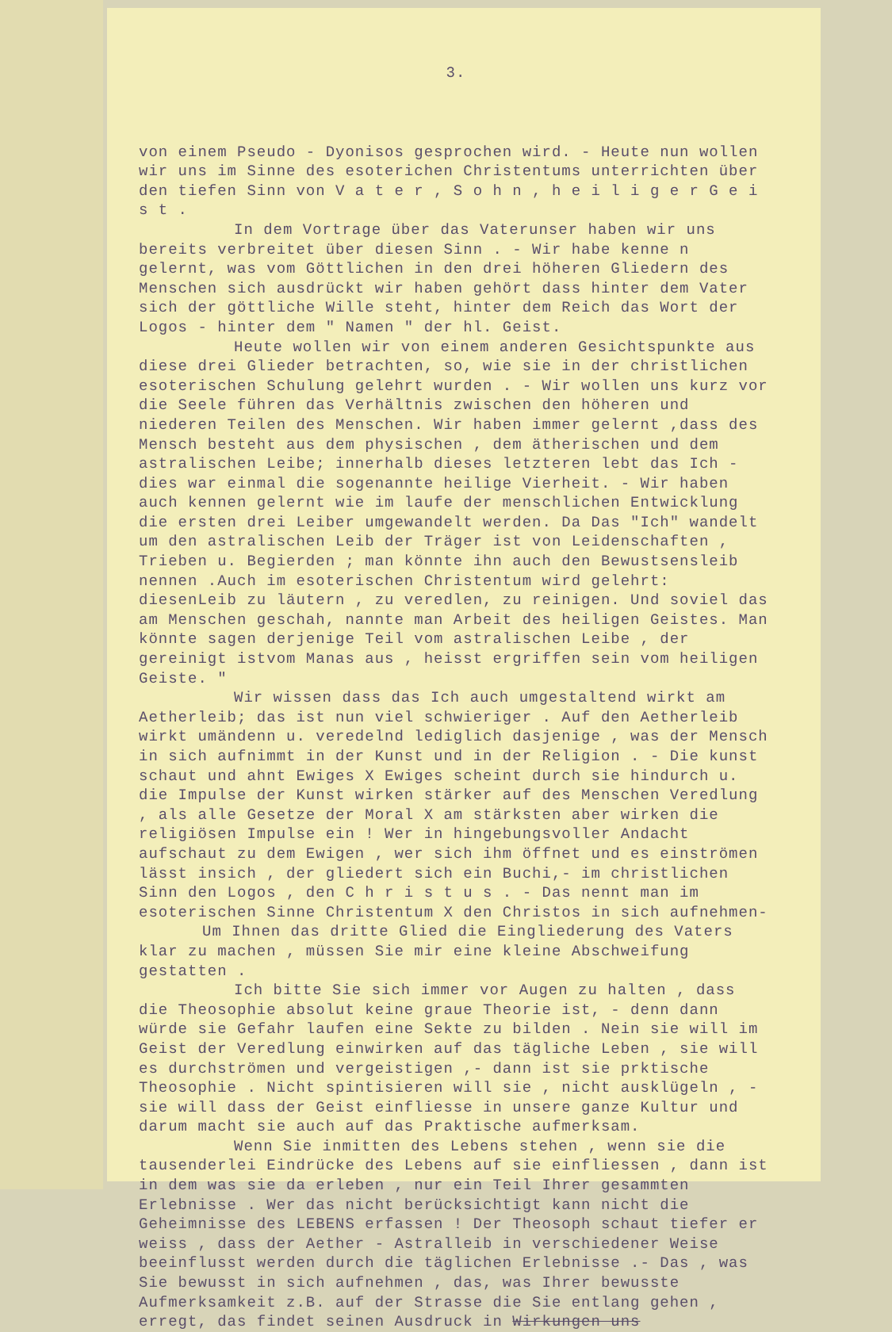3.
von einem Pseudo - Dyonisos gesprochen wird. - Heute nun wollen wir uns im Sinne des esoterichen Christentums unterrichten über den tiefen Sinn von V a t e r , S o h n , h e i l i g e r G e i s t .
In dem Vortrage über das Vaterunser haben wir uns bereits verbreitet über diesen Sinn . - Wir habe kenne n gelernt, was vom Göttlichen in den drei höheren Gliedern des Menschen sich ausdrückt wir haben gehört dass hinter dem Vater sich der göttliche Wille steht, hinter dem Reich das Wort der Logos - hinter dem " Namen " der hl. Geist.
Heute wollen wir von einem anderen Gesichtspunkte aus diese drei Glieder betrachten, so, wie sie in der christlichen esoterischen Schulung gelehrt wurden . - Wir wollen uns kurz vor die Seele führen das Verhältnis zwischen den höheren und niederen Teilen des Menschen. Wir haben immer gelernt ,dass des Mensch besteht aus dem physischen , dem ätherischen und dem astralischen Leibe; innerhalb dieses letzteren lebt das Ich - dies war einmal die sogenannte heilige Vierheit. - Wir haben auch kennen gelernt wie im laufe der menschlichen Entwicklung die ersten drei Leiber umgewandelt werden. Da Das "Ich" wandelt um den astralischen Leib der Träger ist von Leidenschaften , Trieben u. Begierden ; man könnte ihn auch den Bewustsensleib nennen .Auch im esoterischen Christentum wird gelehrt: diesenLeib zu läutern , zu veredlen, zu reinigen. Und soviel das am Menschen geschah, nannte man Arbeit des heiligen Geistes. Man könnte sagen derjenige Teil vom astralischen Leibe , der gereinigt istvom Manas aus , heisst ergriffen sein vom heiligen Geiste. "
Wir wissen dass das Ich auch umgestaltend wirkt am Aetherleib; das ist nun viel schwieriger . Auf den Aetherleib wirkt umändenn u. veredelnd lediglich dasjenige , was der Mensch in sich aufnimmt in der Kunst und in der Religion . - Die kunst schaut und ahnt Ewiges X Ewiges scheint durch sie hindurch u. die Impulse der Kunst wirken stärker auf des Menschen Veredlung , als alle Gesetze der Moral X am stärksten aber wirken die religiösen Impulse ein ! Wer in hingebungsvoller Andacht aufschaut zu dem Ewigen , wer sich ihm öffnet und es einströmen lässt insich , der gliedert sich ein Buchi,- im christlichen Sinn den Logos , den C h r i s t u s . - Das nennt man im esoterischen Sinne Christentum X den Christos in sich aufnehmen-
Um Ihnen das dritte Glied die Eingliederung des Vaters klar zu machen , müssen Sie mir eine kleine Abschweifung gestatten .
Ich bitte Sie sich immer vor Augen zu halten , dass die Theosophie absolut keine graue Theorie ist, - denn dann würde sie Gefahr laufen eine Sekte zu bilden . Nein sie will im Geist der Veredlung einwirken auf das tägliche Leben , sie will es durchströmen und vergeistigen ,- dann ist sie prktische Theosophie . Nicht spintisieren will sie , nicht ausklügeln , - sie will dass der Geist einfliesse in unsere ganze Kultur und darum macht sie auch auf das Praktische aufmerksam.
Wenn Sie inmitten des Lebens stehen , wenn sie die tausenderlei Eindrücke des Lebens auf sie einfliessen , dann ist in dem was sie da erleben , nur ein Teil Ihrer gesammten Erlebnisse . Wer das nicht berücksichtigt kann nicht die Geheimnisse des LEBENS erfassen ! Der Theosoph schaut tiefer er weiss , dass der Aether - Astralleib in verschiedener Weise beeinflusst werden durch die täglichen Erlebnisse .- Das , was Sie bewusst in sich aufnehmen , das, was Ihrer bewusste Aufmerksamkeit z.B. auf der Strasse die Sie entlang gehen , erregt, das findet seinen Ausdruck in Wirkungen uns